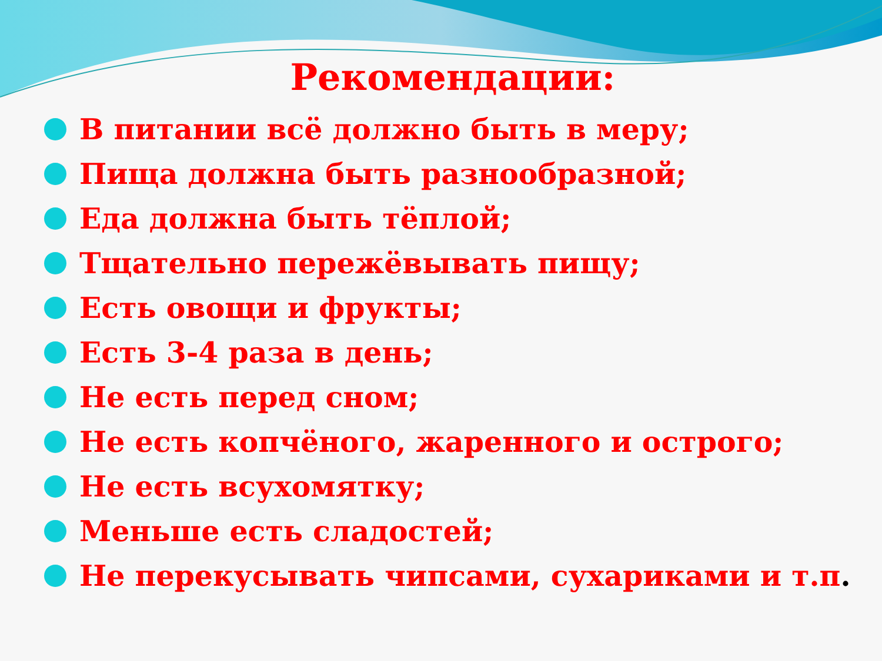Рекомендации:
В питании всё должно быть в меру;
Пища должна быть разнообразной;
Еда должна быть тёплой;
Тщательно пережёвывать пищу;
Есть овощи и фрукты;
Есть 3-4 раза в день;
Не есть перед сном;
Не есть копчёного, жаренного и острого;
Не есть всухомятку;
Меньше есть сладостей;
Не перекусывать чипсами, сухариками и т.п.